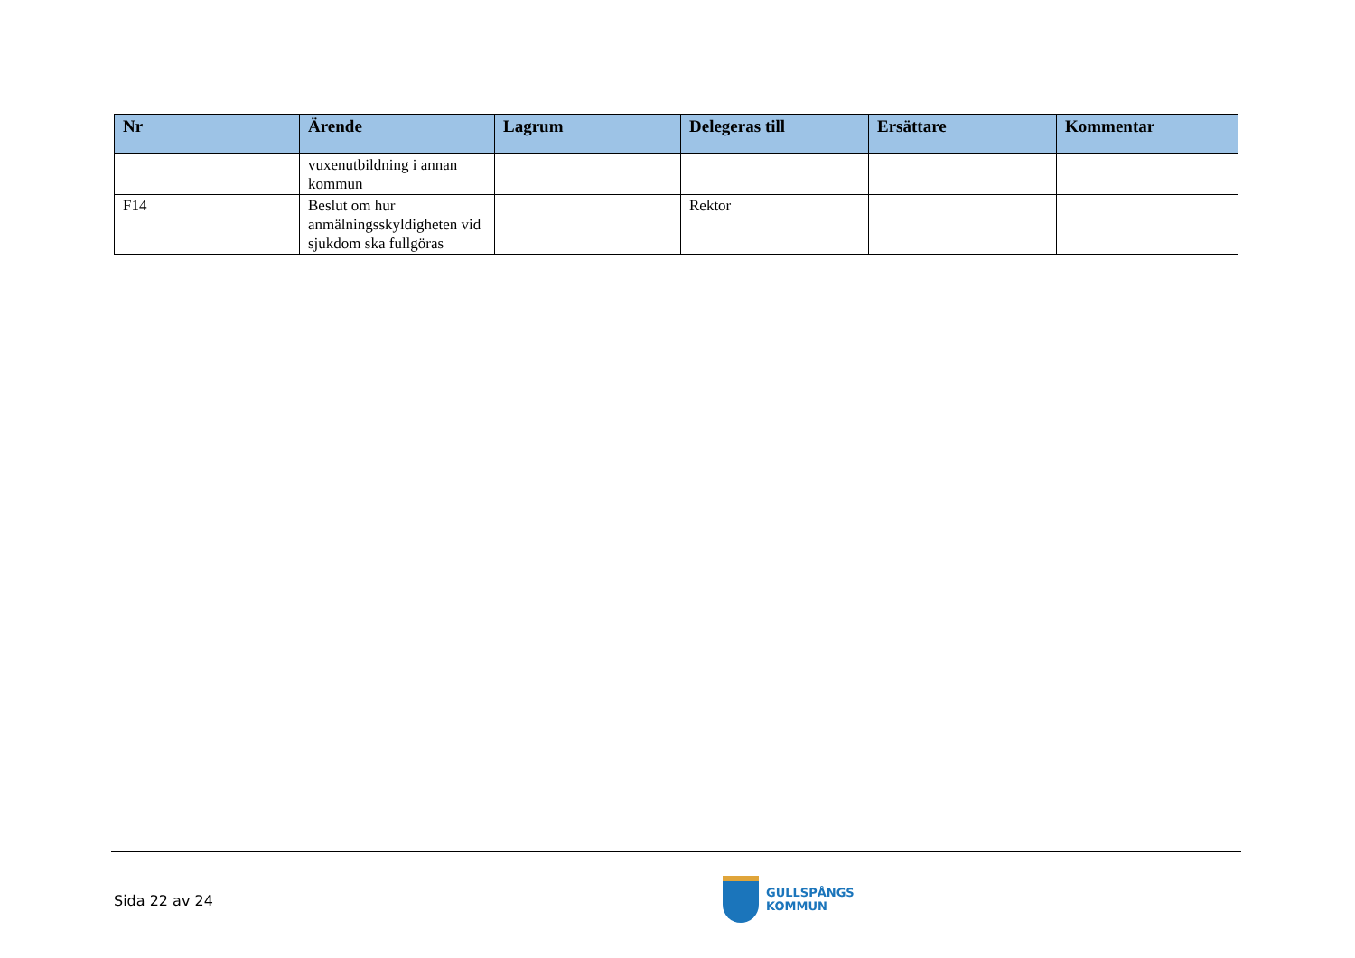| Nr | Ärende | Lagrum | Delegeras till | Ersättare | Kommentar |
| --- | --- | --- | --- | --- | --- |
| | vuxenutbildning i annan kommun | | | | |
| F14 | Beslut om hur anmälningsskyldigheten vid sjukdom ska fullgöras | | Rektor | | |
Sida 22 av 24
GULLSPÅNGS
KOMMUN